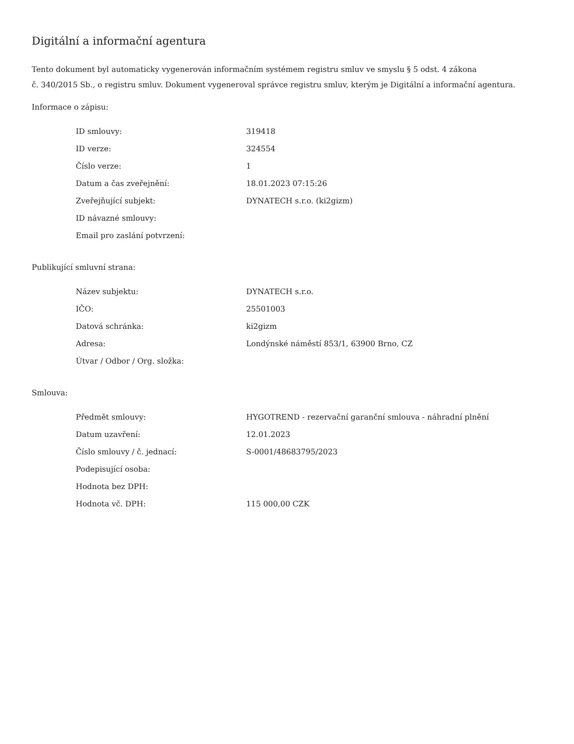Digitální a informační agentura
Tento dokument byl automaticky vygenerován informačním systémem registru smluv ve smyslu § 5 odst. 4 zákona
č. 340/2015 Sb., o registru smluv. Dokument vygeneroval správce registru smluv, kterým je Digitální a informační agentura.
Informace o zápisu:
| ID smlouvy: | 319418 |
| ID verze: | 324554 |
| Číslo verze: | 1 |
| Datum a čas zveřejnění: | 18.01.2023 07:15:26 |
| Zveřejňující subjekt: | DYNATECH s.r.o. (ki2gizm) |
| ID návazné smlouvy: | |
| Email pro zaslání potvrzení: | |
Publikující smluvní strana:
| Název subjektu: | DYNATECH s.r.o. |
| IČO: | 25501003 |
| Datová schránka: | ki2gizm |
| Adresa: | Londýnské náměstí 853/1, 63900 Brno, CZ |
| Útvar / Odbor / Org. složka: | |
Smlouva:
| Předmět smlouvy: | HYGOTREND - rezervační garanční smlouva - náhradní plnění |
| Datum uzavření: | 12.01.2023 |
| Číslo smlouvy / č. jednací: | S-0001/48683795/2023 |
| Podepisující osoba: | |
| Hodnota bez DPH: | |
| Hodnota vč. DPH: | 115 000,00 CZK |